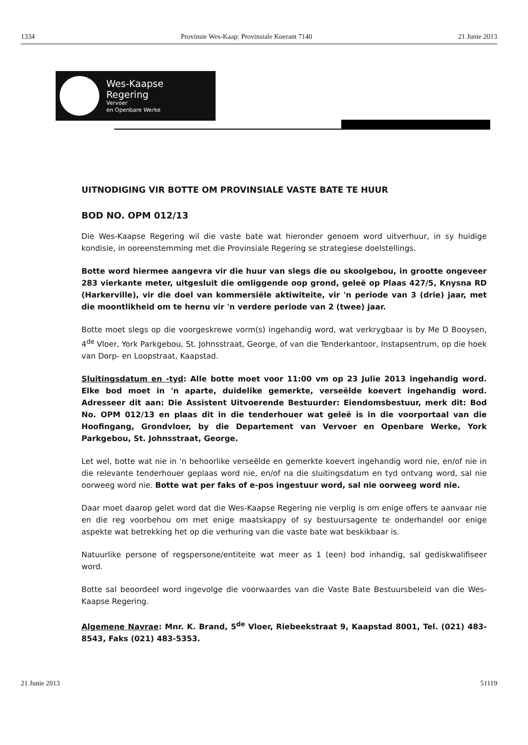1334 Provinsie Wes-Kaap: Provinsiale Koerant 7140 21 Junie 2013
Wes-Kaapse
Regering
Vervoer
en Openbare Werke
UITNODIGING VIR BOTTE OM PROVINSIALE VASTE BATE TE HUUR
BOD NO. OPM 012/13
Die Wes-Kaapse Regering wil die vaste bate wat hieronder genoem word uitverhuur, in sy huidige kondisie, in ooreenstemming met die Provinsiale Regering se strategiese doelstellings.
Botte word hiermee aangevra vir die huur van slegs die ou skoolgebou, in grootte ongeveer 283 vierkante meter, uitgesluit die omliggende oop grond, geleë op Plaas 427/5, Knysna RD (Harkerville), vir die doel van kommersiële aktiwiteite, vir 'n periode van 3 (drie) jaar, met die moontlikheid om te hernu vir 'n verdere periode van 2 (twee) jaar.
Botte moet slegs op die voorgeskrewe vorm(s) ingehandig word, wat verkrygbaar is by Me D Booysen, 4<sup>de</sup> Vloer, York Parkgebou, St. Johnsstraat, George, of van die Tenderkantoor, Instapsentrum, op die hoek van Dorp- en Loopstraat, Kaapstad.
Sluitingsdatum en -tyd: Alle botte moet voor 11:00 vm op 23 Julie 2013 ingehandig word. Elke bod moet in 'n aparte, duidelike gemerkte, verseëlde koevert ingehandig word. Adresseer dit aan: Die Assistent Uitvoerende Bestuurder: Eiendomsbestuur, merk dit: Bod No. OPM 012/13 en plaas dit in die tenderhouer wat geleë is in die voorportaal van die Hoofingang, Grondvloer, by die Departement van Vervoer en Openbare Werke, York Parkgebou, St. Johnsstraat, George.
Let wel, botte wat nie in 'n behoorlike verseëlde en gemerkte koevert ingehandig word nie, en/of nie in die relevante tenderhouer geplaas word nie, en/of na die sluitingsdatum en tyd ontvang word, sal nie oorweeg word nie. Botte wat per faks of e-pos ingestuur word, sal nie oorweeg word nie.
Daar moet daarop gelet word dat die Wes-Kaapse Regering nie verplig is om enige offers te aanvaar nie en die reg voorbehou om met enige maatskappy of sy bestuursagente te onderhandel oor enige aspekte wat betrekking het op die verhuring van die vaste bate wat beskikbaar is.
Natuurlike persone of regspersone/entiteite wat meer as 1 (een) bod inhandig, sal gediskwalifiseer word.
Botte sal beoordeel word ingevolge die voorwaardes van die Vaste Bate Bestuursbeleid van die Wes-Kaapse Regering.
Algemene Navrae: Mnr. K. Brand, 5<sup>de</sup> Vloer, Riebeekstraat 9, Kaapstad 8001, Tel. (021) 483-8543, Faks (021) 483-5353.
21 Junie 2013 51119